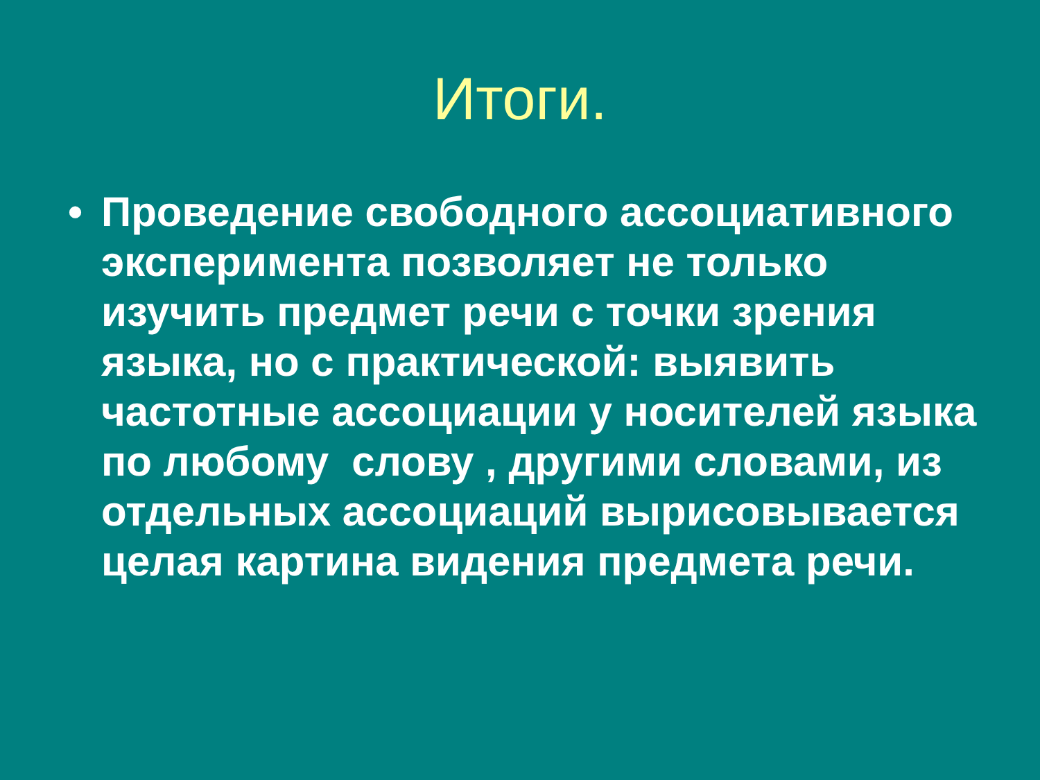Итоги.
• Проведение свободного ассоциативного эксперимента позволяет не только изучить предмет речи с точки зрения языка, но с практической: выявить частотные ассоциации у носителей языка по любому слову , другими словами, из отдельных ассоциаций вырисовывается целая картина видения предмета речи.